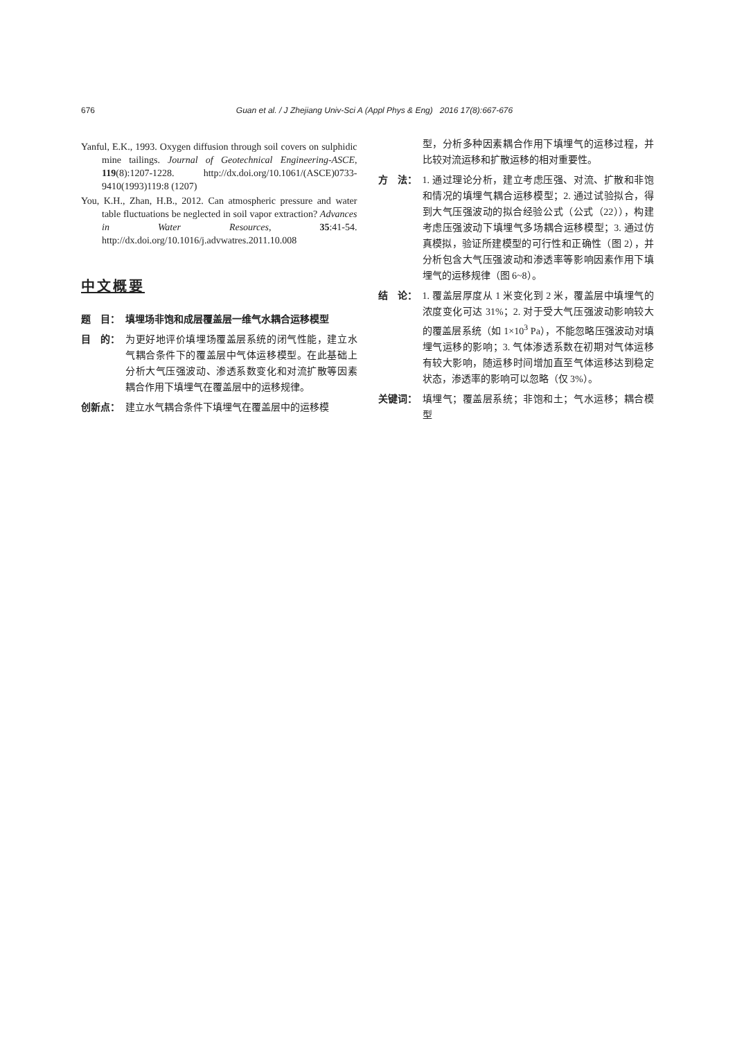676 Guan et al. / J Zhejiang Univ-Sci A (Appl Phys & Eng) 2016 17(8):667-676
Yanful, E.K., 1993. Oxygen diffusion through soil covers on sulphidic mine tailings. Journal of Geotechnical Engineering-ASCE, 119(8):1207-1228. http://dx.doi.org/10.1061/(ASCE)0733-9410(1993)119:8 (1207)
You, K.H., Zhan, H.B., 2012. Can atmospheric pressure and water table fluctuations be neglected in soil vapor extraction? Advances in Water Resources, 35:41-54. http://dx.doi.org/10.1016/j.advwatres.2011.10.008
中文概要
题　目： 填埋场非饱和成层覆盖层一维气水耦合运移模型
目　的： 为更好地评价填埋场覆盖层系统的闭气性能，建立水气耦合条件下的覆盖层中气体运移模型。在此基础上分析大气压强波动、渗透系数变化和对流扩散等因素耦合作用下填埋气在覆盖层中的运移规律。
创新点： 建立水气耦合条件下填埋气在覆盖层中的运移模
型，分析多种因素耦合作用下填埋气的运移过程，并比较对流运移和扩散运移的相对重要性。
方　法： 1. 通过理论分析，建立考虑压强、对流、扩散和非饱和情况的填埋气耦合运移模型；2. 通过试验拟合，得到大气压强波动的拟合经验公式（公式（22）），构建考虑压强波动下填埋气多场耦合运移模型；3. 通过仿真模拟，验证所建模型的可行性和正确性（图 2），并分析包含大气压强波动和渗透率等影响因素作用下填埋气的运移规律（图 6~8）。
结　论： 1. 覆盖层厚度从 1 米变化到 2 米，覆盖层中填埋气的浓度变化可达 31%；2. 对于受大气压强波动影响较大的覆盖层系统（如 1×10<sup>3</sup> Pa），不能忽略压强波动对填埋气运移的影响；3. 气体渗透系数在初期对气体运移有较大影响，随运移时间增加直至气体运移达到稳定状态，渗透率的影响可以忽略（仅 3%）。
关键词： 填埋气；覆盖层系统；非饱和土；气水运移；耦合模型